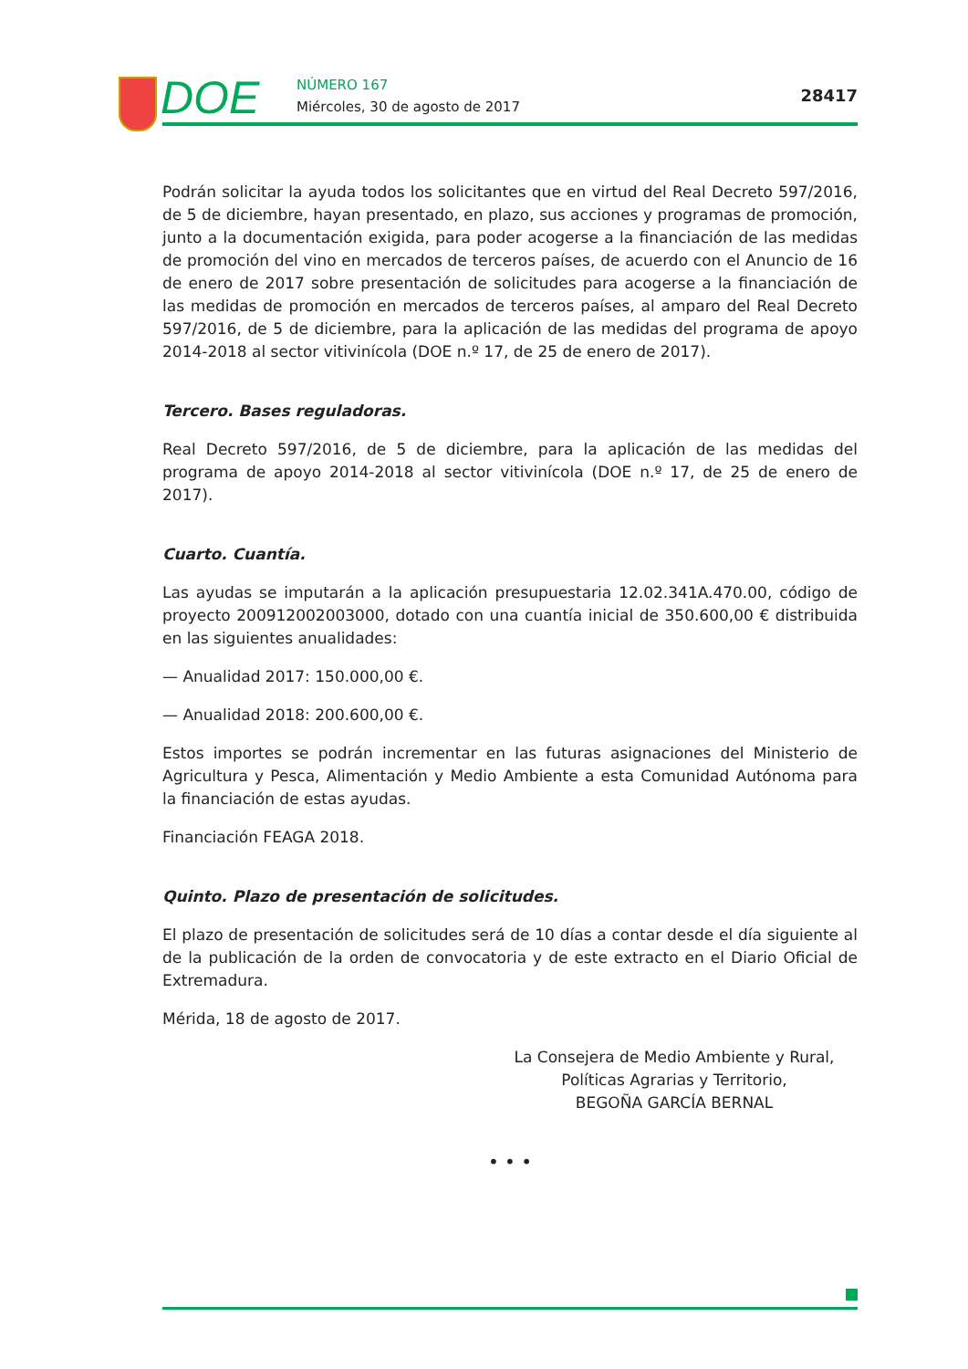DOE NÚMERO 167
Miércoles, 30 de agosto de 2017
28417
Podrán solicitar la ayuda todos los solicitantes que en virtud del Real Decreto 597/2016, de 5 de diciembre, hayan presentado, en plazo, sus acciones y programas de promoción, junto a la documentación exigida, para poder acogerse a la financiación de las medidas de promoción del vino en mercados de terceros países, de acuerdo con el Anuncio de 16 de enero de 2017 sobre presentación de solicitudes para acogerse a la financiación de las medidas de promoción en mercados de terceros países, al amparo del Real Decreto 597/2016, de 5 de diciembre, para la aplicación de las medidas del programa de apoyo 2014-2018 al sector vitivinícola (DOE n.º 17, de 25 de enero de 2017).
Tercero. Bases reguladoras.
Real Decreto 597/2016, de 5 de diciembre, para la aplicación de las medidas del programa de apoyo 2014-2018 al sector vitivinícola (DOE n.º 17, de 25 de enero de 2017).
Cuarto. Cuantía.
Las ayudas se imputarán a la aplicación presupuestaria 12.02.341A.470.00, código de proyecto 200912002003000, dotado con una cuantía inicial de 350.600,00 € distribuida en las siguientes anualidades:
— Anualidad 2017: 150.000,00 €.
— Anualidad 2018: 200.600,00 €.
Estos importes se podrán incrementar en las futuras asignaciones del Ministerio de Agricultura y Pesca, Alimentación y Medio Ambiente a esta Comunidad Autónoma para la financiación de estas ayudas.
Financiación FEAGA 2018.
Quinto. Plazo de presentación de solicitudes.
El plazo de presentación de solicitudes será de 10 días a contar desde el día siguiente al de la publicación de la orden de convocatoria y de este extracto en el Diario Oficial de Extremadura.
Mérida, 18 de agosto de 2017.
La Consejera de Medio Ambiente y Rural,
Políticas Agrarias y Territorio,
BEGOÑA GARCÍA BERNAL
• • •